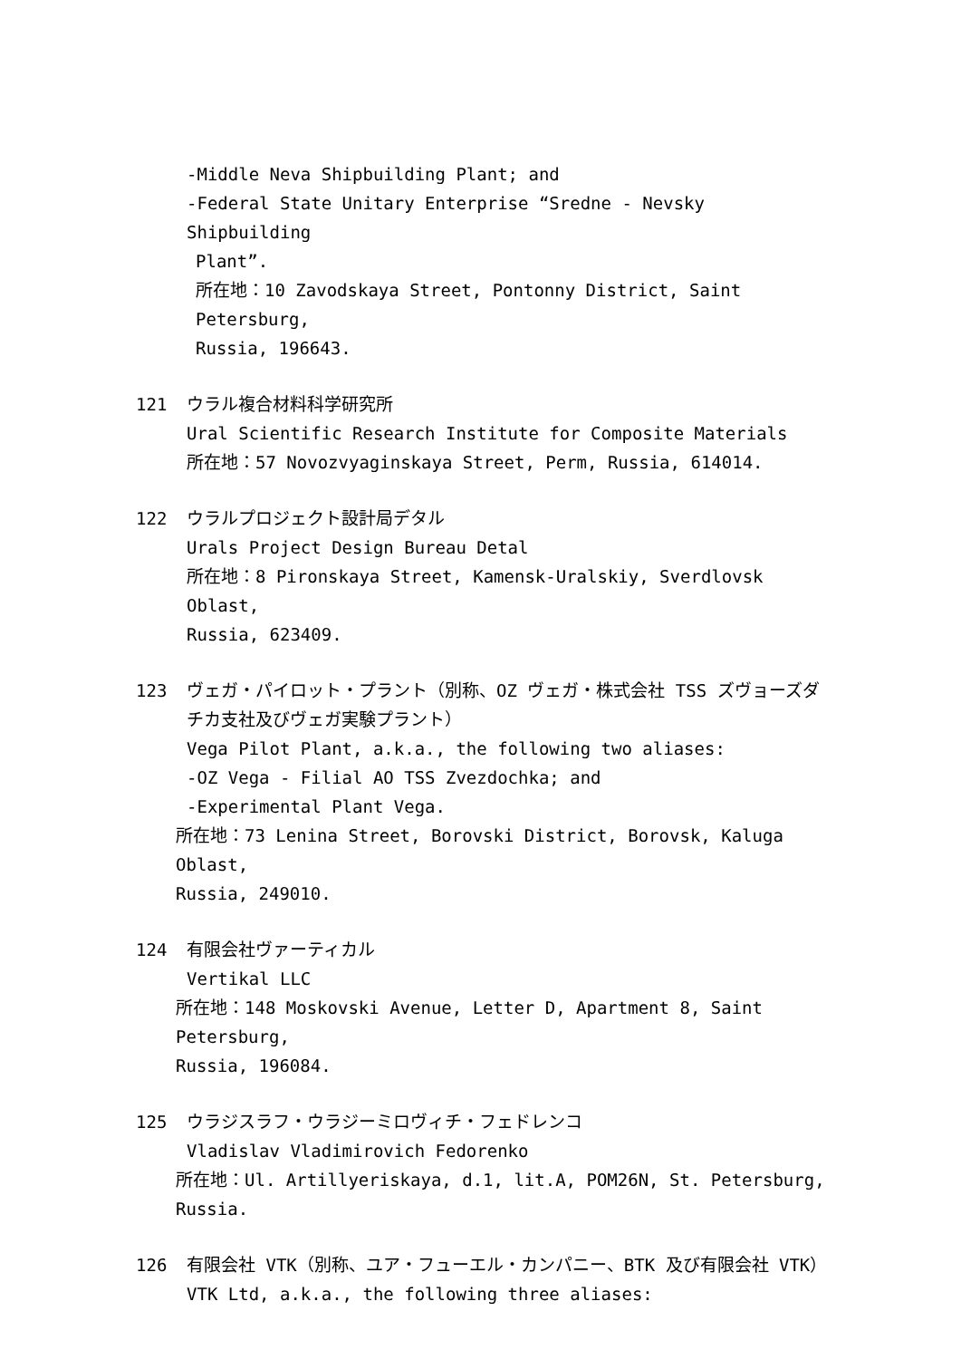-Middle Neva Shipbuilding Plant; and
-Federal State Unitary Enterprise “Sredne - Nevsky Shipbuilding
Plant”.
所在地：10 Zavodskaya Street, Pontonny District, Saint Petersburg,
Russia, 196643.
121 ウラル複合材料科学研究所
Ural Scientific Research Institute for Composite Materials
所在地：57 Novozvyaginskaya Street, Perm, Russia, 614014.
122 ウラルプロジェクト設計局デタル
Urals Project Design Bureau Detal
所在地：8 Pironskaya Street, Kamensk-Uralskiy, Sverdlovsk Oblast,
Russia, 623409.
123 ヴェガ・パイロット・プラント（別称、OZ ヴェガ・株式会社 TSS ズヴョーズダチカ支社及びヴェガ実験プラント）
Vega Pilot Plant, a.k.a., the following two aliases:
-OZ Vega - Filial AO TSS Zvezdochka; and
-Experimental Plant Vega.
所在地：73 Lenina Street, Borovski District, Borovsk, Kaluga Oblast,
Russia, 249010.
124 有限会社ヴァーティカル
Vertikal LLC
所在地：148 Moskovski Avenue, Letter D, Apartment 8, Saint Petersburg,
Russia, 196084.
125 ウラジスラフ・ウラジーミロヴィチ・フェドレンコ
Vladislav Vladimirovich Fedorenko
所在地：Ul. Artillyeriskaya, d.1, lit.A, POM26N, St. Petersburg,
Russia.
126 有限会社 VTK（別称、ユア・フューエル・カンパニー、BTK 及び有限会社 VTK）
VTK Ltd, a.k.a., the following three aliases: